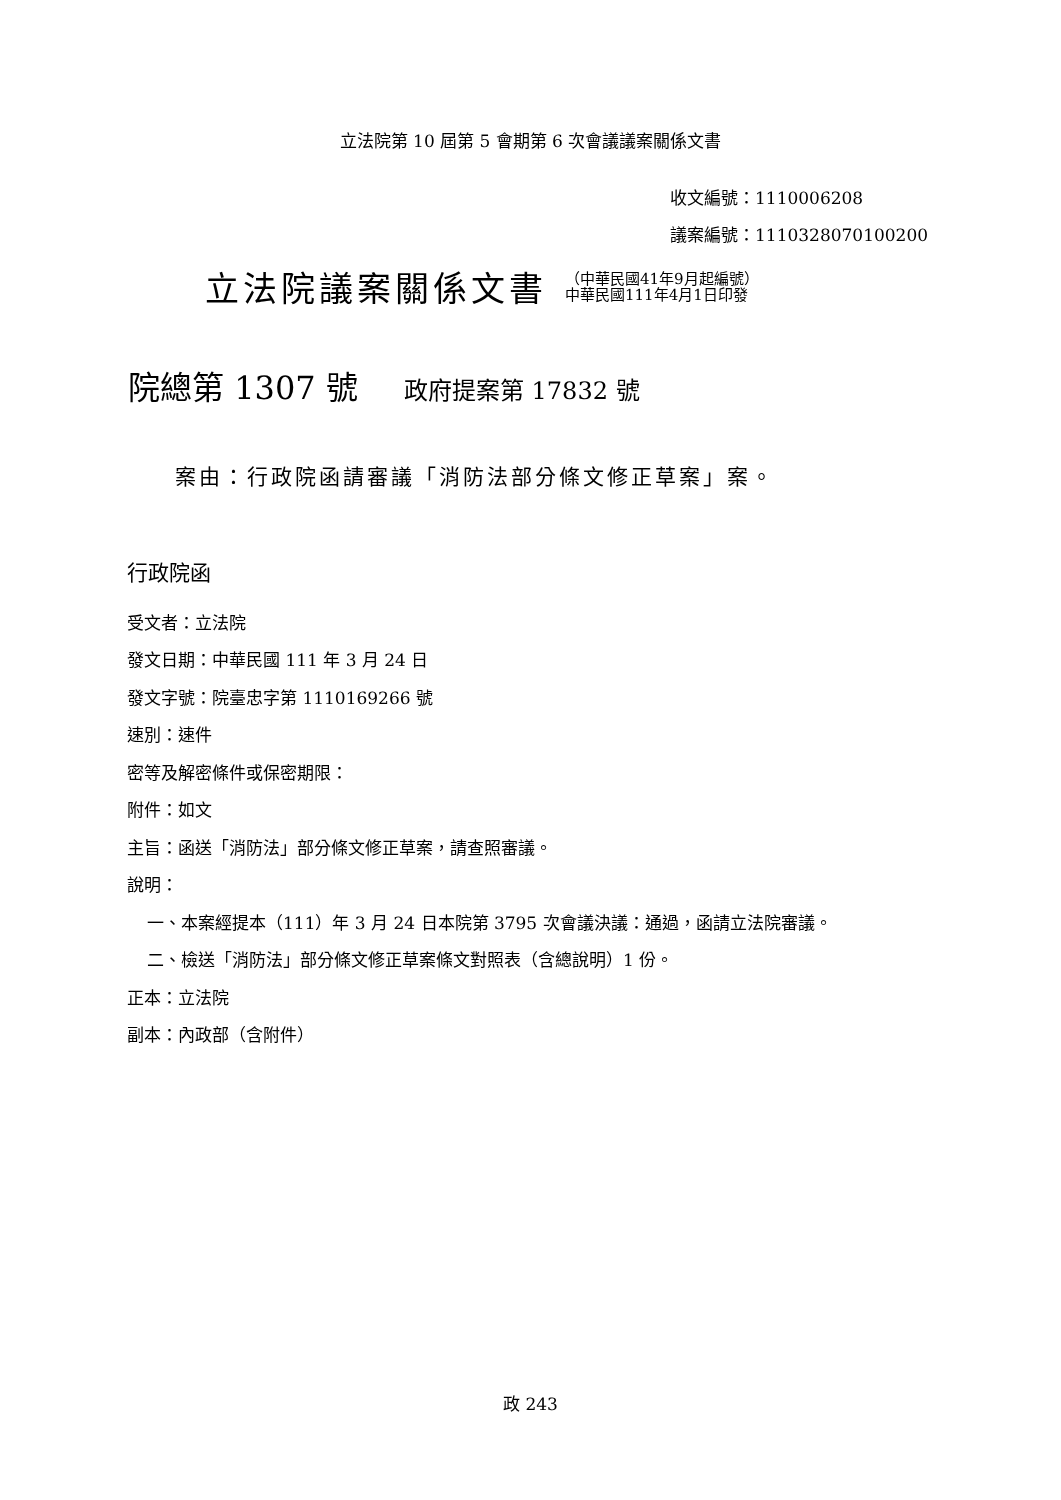立法院第 10 屆第 5 會期第 6 次會議議案關係文書
收文編號：1110006208
議案編號：1110328070100200
立法院議案關係文書 （中華民國41年9月起編號）
中華民國111年4月1日印發
院總第 1307 號 政府提案第 17832 號
案由：行政院函請審議「消防法部分條文修正草案」案。
行政院函
受文者：立法院
發文日期：中華民國 111 年 3 月 24 日
發文字號：院臺忠字第 1110169266 號
速別：速件
密等及解密條件或保密期限：
附件：如文
主旨：函送「消防法」部分條文修正草案，請查照審議。
說明：
一、本案經提本（111）年 3 月 24 日本院第 3795 次會議決議：通過，函請立法院審議。
二、檢送「消防法」部分條文修正草案條文對照表（含總說明）1 份。
正本：立法院
副本：內政部（含附件）
政 243